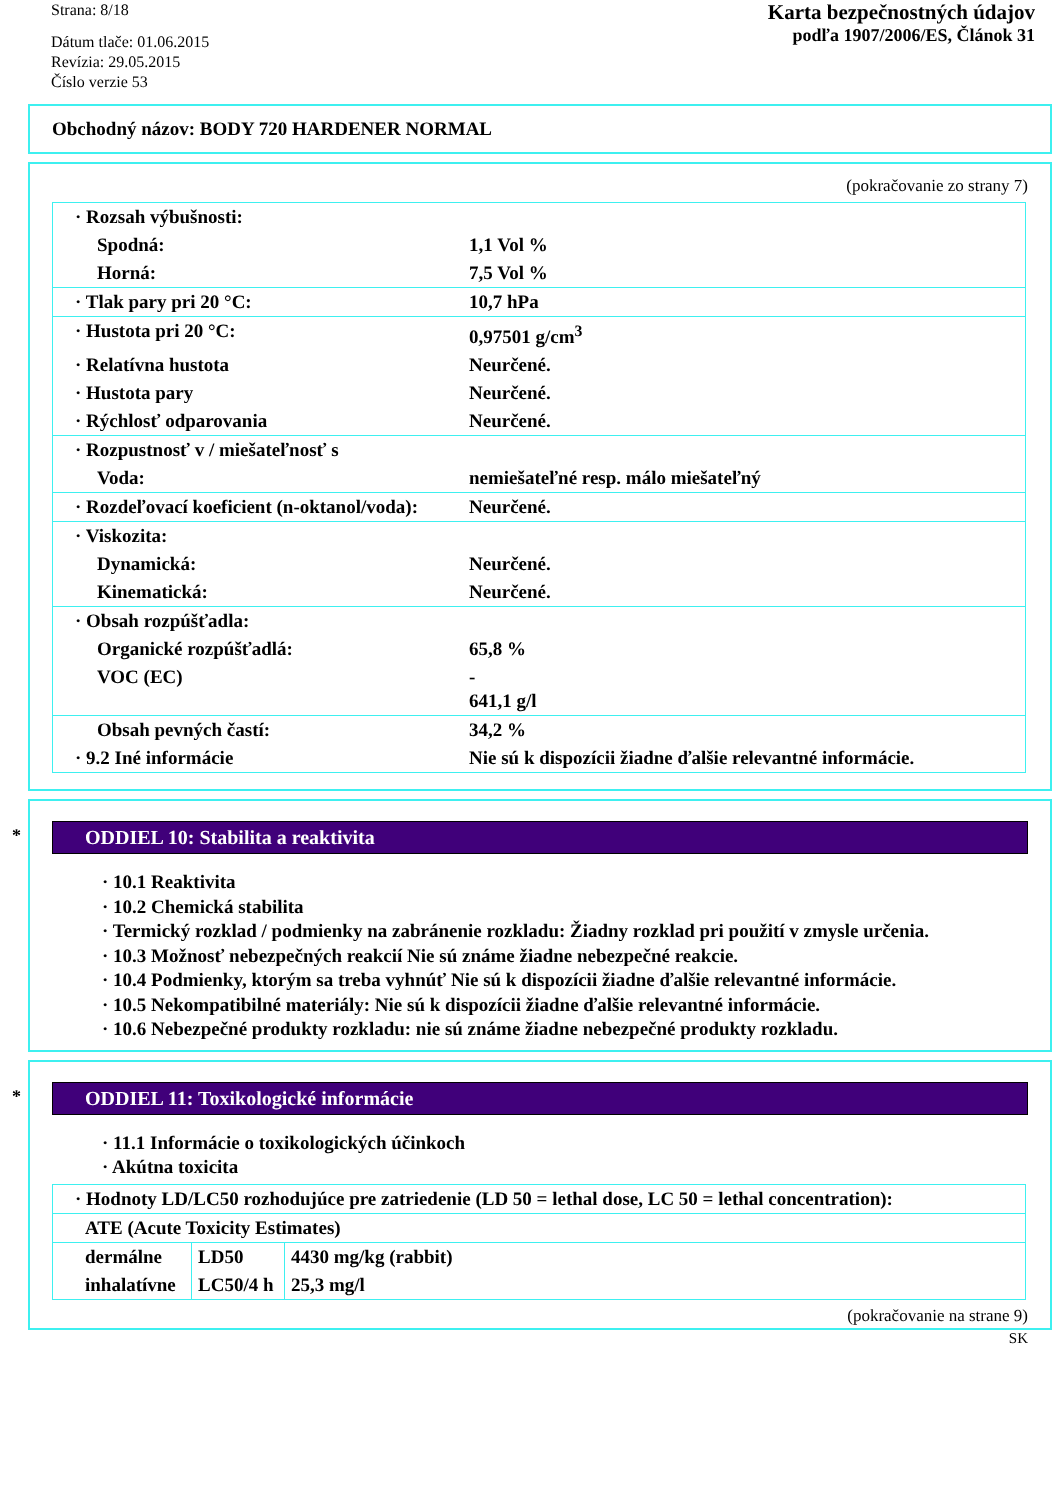Strana: 8/18
Dátum tlače: 01.06.2015
Revízia: 29.05.2015
Číslo verzie 53
Karta bezpečnostných údajov
podľa 1907/2006/ES, Článok 31
Obchodný názov: BODY 720 HARDENER NORMAL
(pokračovanie zo strany 7)
| · Rozsah výbušnosti: | |
| Spodná: | 1,1 Vol % |
| Horná: | 7,5 Vol % |
| · Tlak pary pri 20 °C: | 10,7 hPa |
| · Hustota pri 20 °C: | 0,97501 g/cm<sup>3</sup> |
| · Relatívna hustota | Neurčené. |
| · Hustota pary | Neurčené. |
| · Rýchlosť odparovania | Neurčené. |
| · Rozpustnosť v / miešateľnosť s | |
| Voda: | nemiešateľné resp. málo miešateľný |
| · Rozdeľovací koeficient (n-oktanol/voda): | Neurčené. |
| · Viskozita: | |
| Dynamická: | Neurčené. |
| Kinematická: | Neurčené. |
| · Obsah rozpúšťadla: | |
| Organické rozpúšťadlá: | 65,8 % |
| VOC (EC) | - 641,1 g/l |
| Obsah pevných častí: | 34,2 % |
| · 9.2 Iné informácie | Nie sú k dispozícii žiadne ďalšie relevantné informácie. |
*
ODDIEL 10: Stabilita a reaktivita
· 10.1 Reaktivita
· 10.2 Chemická stabilita
· Termický rozklad / podmienky na zabránenie rozkladu: Žiadny rozklad pri použití v zmysle určenia.
· 10.3 Možnosť nebezpečných reakcií Nie sú známe žiadne nebezpečné reakcie.
· 10.4 Podmienky, ktorým sa treba vyhnúť Nie sú k dispozícii žiadne ďalšie relevantné informácie.
· 10.5 Nekompatibilné materiály: Nie sú k dispozícii žiadne ďalšie relevantné informácie.
· 10.6 Nebezpečné produkty rozkladu: nie sú známe žiadne nebezpečné produkty rozkladu.
*
ODDIEL 11: Toxikologické informácie
· 11.1 Informácie o toxikologických účinkoch
· Akútna toxicita
| · Hodnoty LD/LC50 rozhodujúce pre zatriedenie (LD 50 = lethal dose, LC 50 = lethal concentration): | | |
| ATE (Acute Toxicity Estimates) | | |
| dermálne | LD50 | 4430 mg/kg (rabbit) |
| inhalatívne | LC50/4 h | 25,3 mg/l |
(pokračovanie na strane 9)
SK